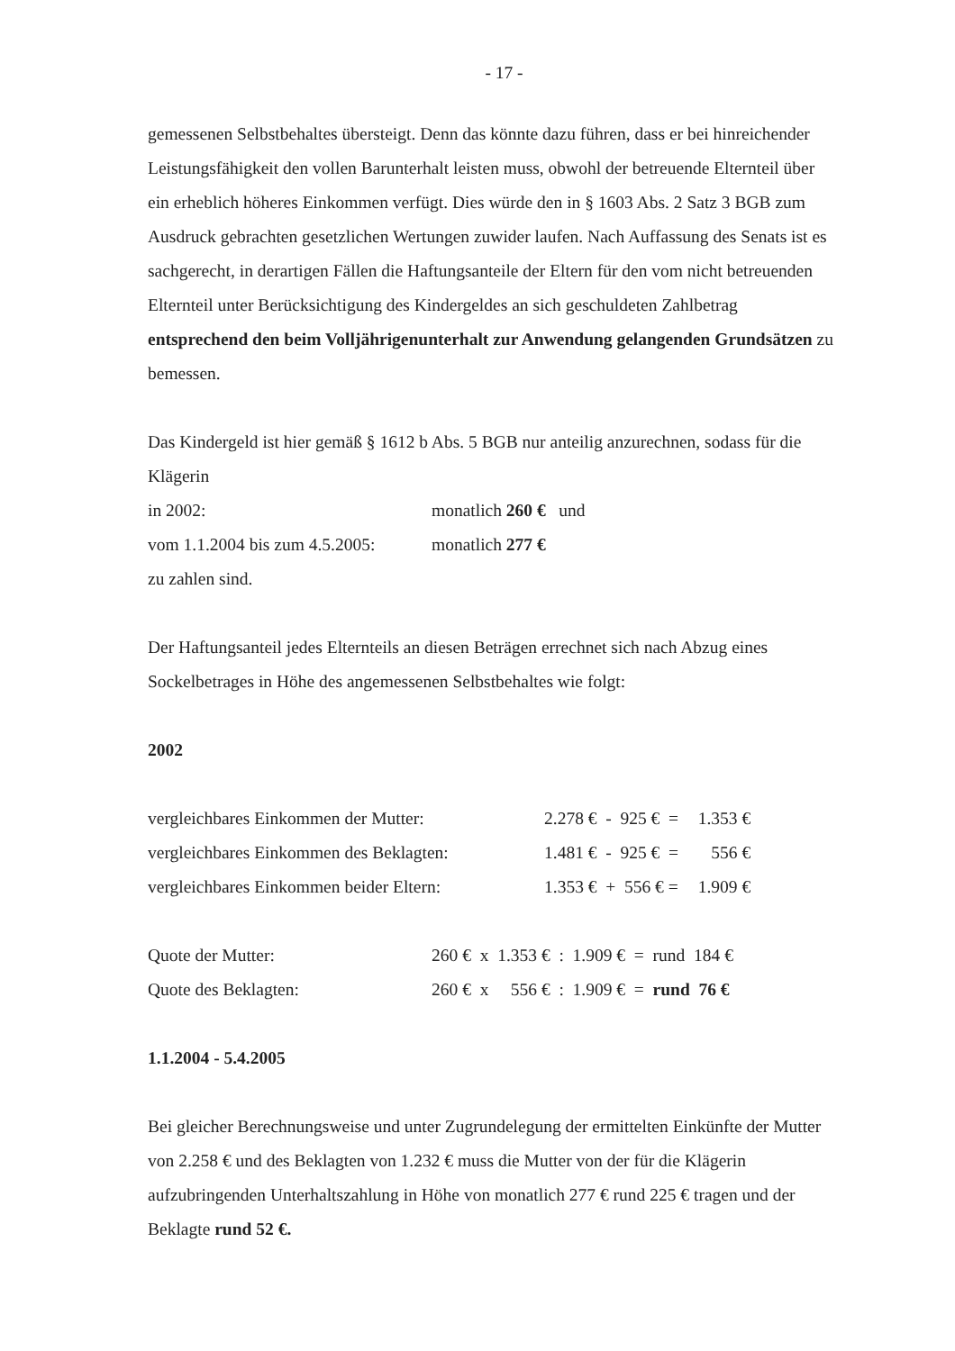- 17 -
gemessenen Selbstbehaltes übersteigt. Denn das könnte dazu führen, dass er bei hinreichender Leistungsfähigkeit den vollen Barunterhalt leisten muss, obwohl der betreuende Elternteil über ein erheblich höheres Einkommen verfügt. Dies würde den in § 1603 Abs. 2 Satz 3 BGB zum Ausdruck gebrachten gesetzlichen Wertungen zuwider laufen. Nach Auffassung des Senats ist es sachgerecht, in derartigen Fällen die Haftungsanteile der Eltern für den vom nicht betreuenden Elternteil unter Berücksichtigung des Kindergeldes an sich geschuldeten Zahlbetrag entsprechend den beim Volljährigenunterhalt zur Anwendung gelangenden Grundsätzen zu bemessen.
Das Kindergeld ist hier gemäß § 1612 b Abs. 5 BGB nur anteilig anzurechnen, sodass für die Klägerin
| in 2002: | monatlich 260 € und |
| vom 1.1.2004 bis zum 4.5.2005: | monatlich 277 € |
zu zahlen sind.
Der Haftungsanteil jedes Elternteils an diesen Beträgen errechnet sich nach Abzug eines Sockelbetrages in Höhe des angemessenen Selbstbehaltes wie folgt:
2002
| vergleichbares Einkommen der Mutter: | 2.278 € - 925 € = | 1.353 € |
| vergleichbares Einkommen des Beklagten: | 1.481 € - 925 € = | 556 € |
| vergleichbares Einkommen beider Eltern: | 1.353 € + 556 € = | 1.909 € |
| Quote der Mutter: | 260 € x 1.353 € : 1.909 € = rund 184 € |
| Quote des Beklagten: | 260 € x 556 € : 1.909 € = rund 76 € |
1.1.2004 - 5.4.2005
Bei gleicher Berechnungsweise und unter Zugrundelegung der ermittelten Einkünfte der Mutter von 2.258 € und des Beklagten von 1.232 € muss die Mutter von der für die Klägerin aufzubringenden Unterhaltszahlung in Höhe von monatlich 277 € rund 225 € tragen und der Beklagte rund 52 €.